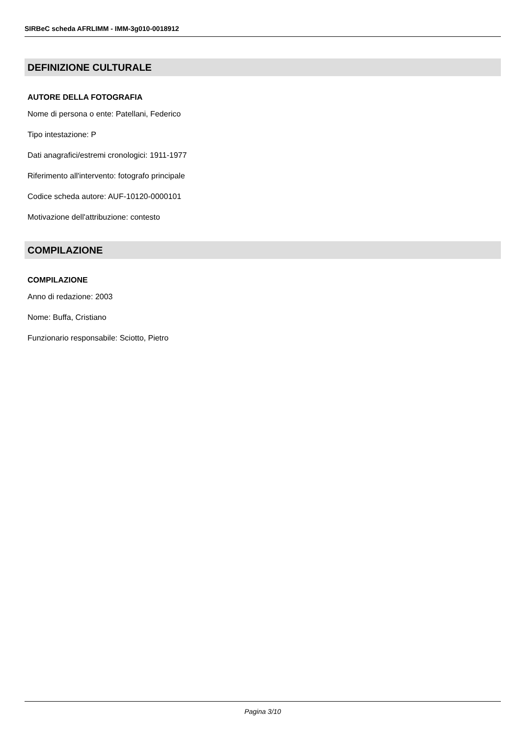SIRBeC scheda AFRLIMM - IMM-3g010-0018912
DEFINIZIONE CULTURALE
AUTORE DELLA FOTOGRAFIA
Nome di persona o ente: Patellani, Federico
Tipo intestazione: P
Dati anagrafici/estremi cronologici: 1911-1977
Riferimento all'intervento: fotografo principale
Codice scheda autore: AUF-10120-0000101
Motivazione dell'attribuzione: contesto
COMPILAZIONE
COMPILAZIONE
Anno di redazione: 2003
Nome: Buffa, Cristiano
Funzionario responsabile: Sciotto, Pietro
Pagina 3/10